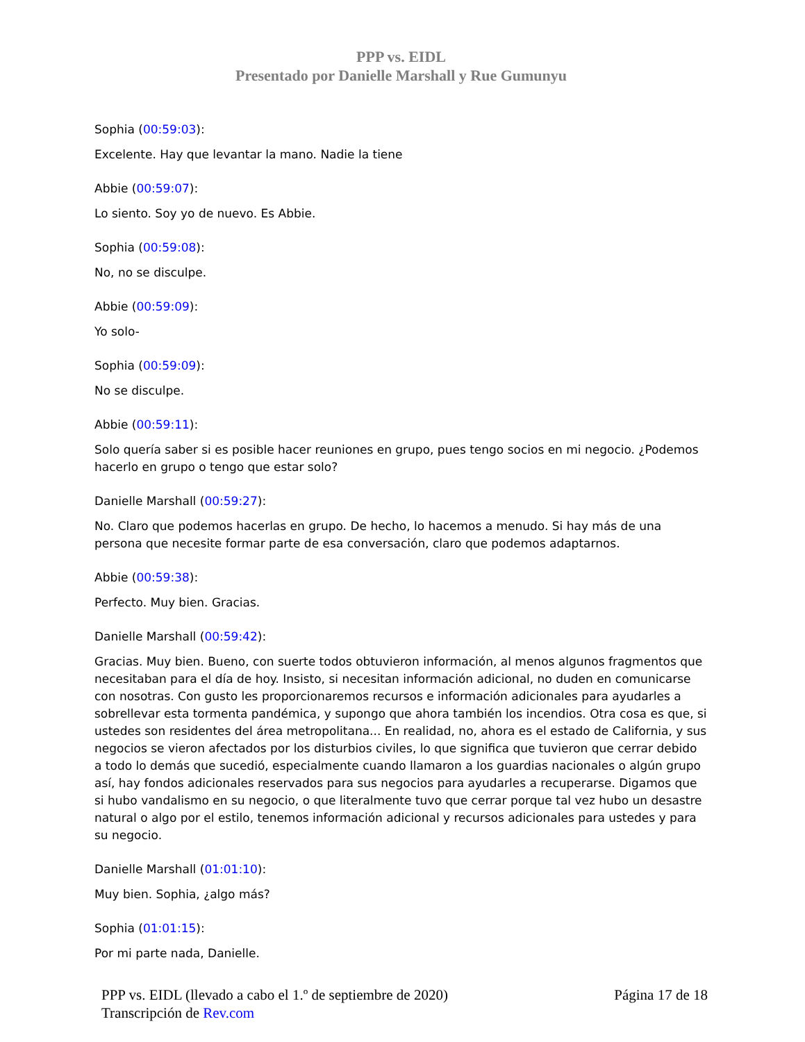PPP vs. EIDL
Presentado por Danielle Marshall y Rue Gumunyu
Sophia (00:59:03):
Excelente. Hay que levantar la mano. Nadie la tiene
Abbie (00:59:07):
Lo siento. Soy yo de nuevo. Es Abbie.
Sophia (00:59:08):
No, no se disculpe.
Abbie (00:59:09):
Yo solo-
Sophia (00:59:09):
No se disculpe.
Abbie (00:59:11):
Solo quería saber si es posible hacer reuniones en grupo, pues tengo socios en mi negocio. ¿Podemos hacerlo en grupo o tengo que estar solo?
Danielle Marshall (00:59:27):
No. Claro que podemos hacerlas en grupo. De hecho, lo hacemos a menudo. Si hay más de una persona que necesite formar parte de esa conversación, claro que podemos adaptarnos.
Abbie (00:59:38):
Perfecto. Muy bien. Gracias.
Danielle Marshall (00:59:42):
Gracias. Muy bien. Bueno, con suerte todos obtuvieron información, al menos algunos fragmentos que necesitaban para el día de hoy. Insisto, si necesitan información adicional, no duden en comunicarse con nosotras. Con gusto les proporcionaremos recursos e información adicionales para ayudarles a sobrellevar esta tormenta pandémica, y supongo que ahora también los incendios. Otra cosa es que, si ustedes son residentes del área metropolitana... En realidad, no, ahora es el estado de California, y sus negocios se vieron afectados por los disturbios civiles, lo que significa que tuvieron que cerrar debido a todo lo demás que sucedió, especialmente cuando llamaron a los guardias nacionales o algún grupo así, hay fondos adicionales reservados para sus negocios para ayudarles a recuperarse. Digamos que si hubo vandalismo en su negocio, o que literalmente tuvo que cerrar porque tal vez hubo un desastre natural o algo por el estilo, tenemos información adicional y recursos adicionales para ustedes y para su negocio.
Danielle Marshall (01:01:10):
Muy bien. Sophia, ¿algo más?
Sophia (01:01:15):
Por mi parte nada, Danielle.
PPP vs. EIDL (llevado a cabo el 1.º de septiembre de 2020)
Transcripción de Rev.com
Página 17 de 18